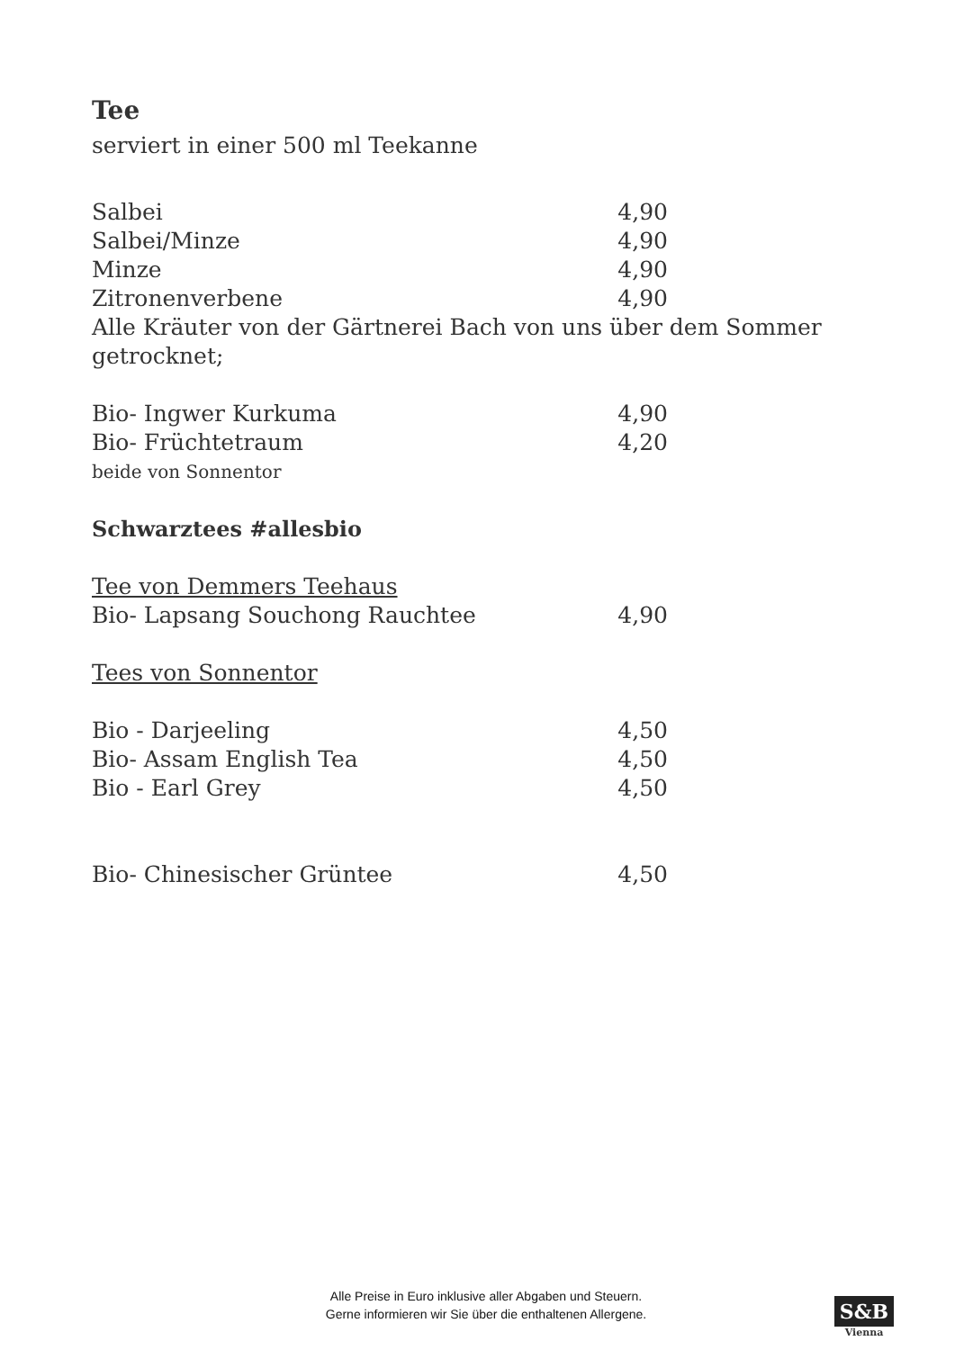Tee
serviert in einer 500 ml Teekanne
Salbei 4,90
Salbei/Minze 4,90
Minze 4,90
Zitronenverbene 4,90
Alle Kräuter von der Gärtnerei Bach von uns über dem Sommer getrocknet;
Bio- Ingwer Kurkuma 4,90
Bio- Früchtetraum 4,20
beide von Sonnentor
Schwarztees #allesbio
Tee von Demmers Teehaus
Bio- Lapsang Souchong Rauchtee 4,90
Tees von Sonnentor
Bio - Darjeeling 4,50
Bio- Assam English Tea 4,50
Bio - Earl Grey 4,50
Bio- Chinesischer Grüntee 4,50
Alle Preise in Euro inklusive aller Abgaben und Steuern.
Gerne informieren wir Sie über die enthaltenen Allergene.
S&B
Vienna